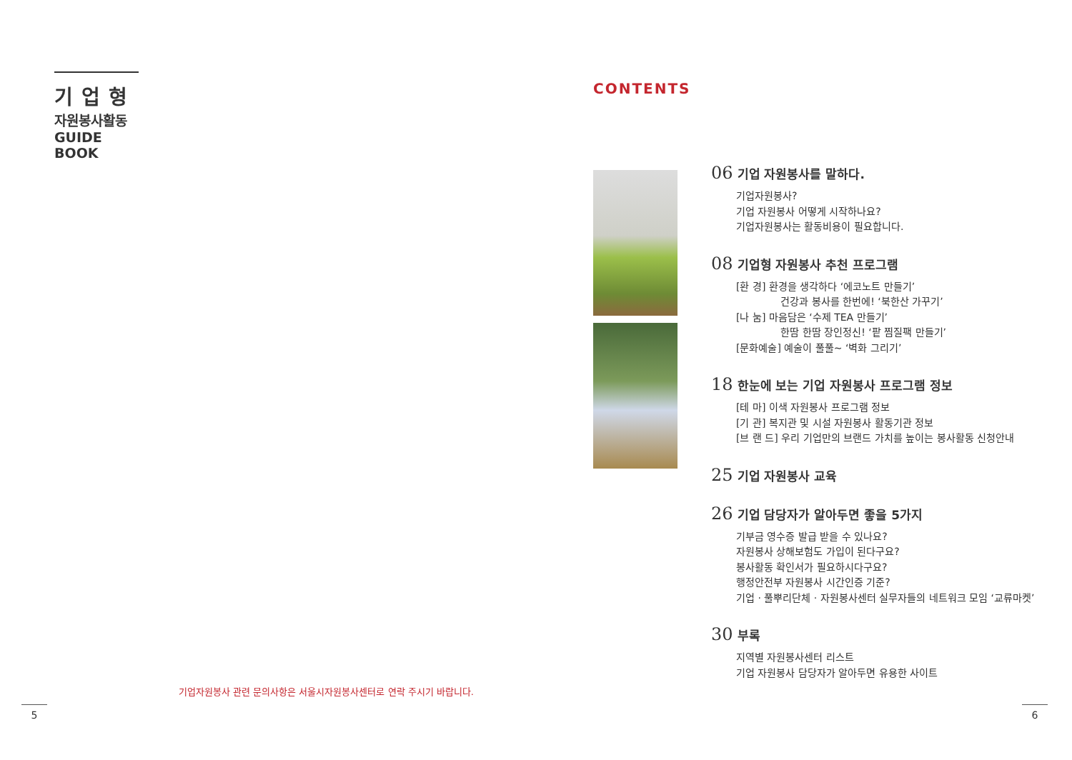기업형
자원봉사활동
GUIDE BOOK
기업자원봉사 관련 문의사항은 서울시자원봉사센터로 연락 주시기 바랍니다.
5
CONTENTS
06 기업 자원봉사를 말하다.
기업자원봉사?
기업 자원봉사 어떻게 시작하나요?
기업자원봉사는 활동비용이 필요합니다.
08 기업형 자원봉사 추천 프로그램
[환 경] 환경을 생각하다 ‘에코노트 만들기’
건강과 봉사를 한번에! ‘북한산 가꾸기’
[나 눔] 마음담은 ‘수제 TEA 만들기’
한땀 한땀 장인정신! ‘팥 찜질팩 만들기’
[문화예술] 예술이 풀풀~ ‘벽화 그리기’
18 한눈에 보는 기업 자원봉사 프로그램 정보
[테 마] 이색 자원봉사 프로그램 정보
[기 관] 복지관 및 시설 자원봉사 활동기관 정보
[브 랜 드] 우리 기업만의 브랜드 가치를 높이는 봉사활동 신청안내
25 기업 자원봉사 교육
26 기업 담당자가 알아두면 좋을 5가지
기부금 영수증 발급 받을 수 있나요?
자원봉사 상해보험도 가입이 된다구요?
봉사활동 확인서가 필요하시다구요?
행정안전부 자원봉사 시간인증 기준?
기업 · 풀뿌리단체 · 자원봉사센터 실무자들의 네트워크 모임 ‘교류마켓’
30 부록
지역별 자원봉사센터 리스트
기업 자원봉사 담당자가 알아두면 유용한 사이트
6